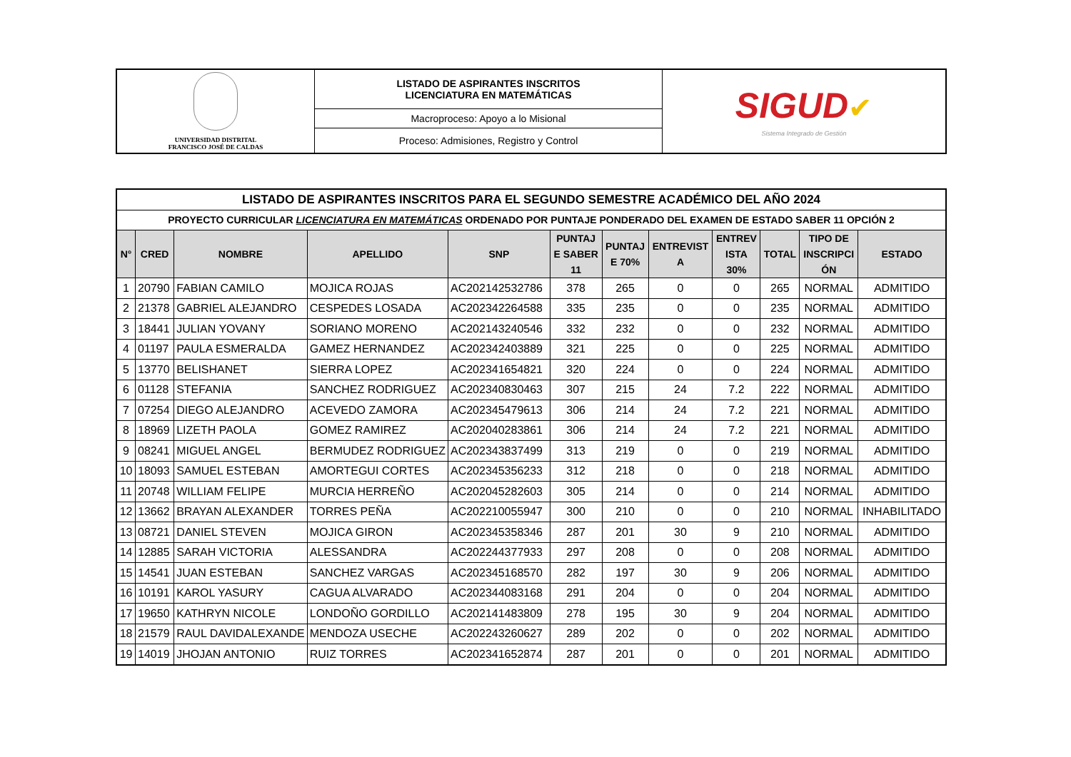| UNIVERSIDAD DISTRITAL FRANCISCO JOSÉ DE CALDAS | LISTADO DE ASPIRANTES INSCRITOS LICENCIATURA EN MATEMÁTICAS | SIGUD ✔ Sistema Integrado de Gestión |
| | Macroproceso: Apoyo a lo Misional | |
| | Proceso: Admisiones, Registro y Control | |
| LISTADO DE ASPIRANTES INSCRITOS PARA EL SEGUNDO SEMESTRE ACADÉMICO DEL AÑO 2024 | | | | | | | | | | | |
| PROYECTO CURRICULAR LICENCIATURA EN MATEMÁTICAS ORDENADO POR PUNTAJE PONDERADO DEL EXAMEN DE ESTADO SABER 11 OPCIÓN 2 | | | | | | | | | | | |
| N° | CRED | NOMBRE | APELLIDO | SNP | PUNTAJ E SABER 11 | PUNTAJ E 70% | ENTREVIST A | ENTREV ISTA 30% | TOTAL | TIPO DE INSCRIPCI ÓN | ESTADO |
| 1 | 20790 | FABIAN CAMILO | MOJICA ROJAS | AC202142532786 | 378 | 265 | 0 | 0 | 265 | NORMAL | ADMITIDO |
| 2 | 21378 | GABRIEL ALEJANDRO | CESPEDES LOSADA | AC202342264588 | 335 | 235 | 0 | 0 | 235 | NORMAL | ADMITIDO |
| 3 | 18441 | JULIAN YOVANY | SORIANO MORENO | AC202143240546 | 332 | 232 | 0 | 0 | 232 | NORMAL | ADMITIDO |
| 4 | 01197 | PAULA ESMERALDA | GAMEZ HERNANDEZ | AC202342403889 | 321 | 225 | 0 | 0 | 225 | NORMAL | ADMITIDO |
| 5 | 13770 | BELISHANET | SIERRA LOPEZ | AC202341654821 | 320 | 224 | 0 | 0 | 224 | NORMAL | ADMITIDO |
| 6 | 01128 | STEFANIA | SANCHEZ RODRIGUEZ | AC202340830463 | 307 | 215 | 24 | 7.2 | 222 | NORMAL | ADMITIDO |
| 7 | 07254 | DIEGO ALEJANDRO | ACEVEDO ZAMORA | AC202345479613 | 306 | 214 | 24 | 7.2 | 221 | NORMAL | ADMITIDO |
| 8 | 18969 | LIZETH PAOLA | GOMEZ RAMIREZ | AC202040283861 | 306 | 214 | 24 | 7.2 | 221 | NORMAL | ADMITIDO |
| 9 | 08241 | MIGUEL ANGEL | BERMUDEZ RODRIGUEZ | AC202343837499 | 313 | 219 | 0 | 0 | 219 | NORMAL | ADMITIDO |
| 10 | 18093 | SAMUEL ESTEBAN | AMORTEGUI CORTES | AC202345356233 | 312 | 218 | 0 | 0 | 218 | NORMAL | ADMITIDO |
| 11 | 20748 | WILLIAM FELIPE | MURCIA HERREÑO | AC202045282603 | 305 | 214 | 0 | 0 | 214 | NORMAL | ADMITIDO |
| 12 | 13662 | BRAYAN ALEXANDER | TORRES PEÑA | AC202210055947 | 300 | 210 | 0 | 0 | 210 | NORMAL | INHABILITADO |
| 13 | 08721 | DANIEL STEVEN | MOJICA GIRON | AC202345358346 | 287 | 201 | 30 | 9 | 210 | NORMAL | ADMITIDO |
| 14 | 12885 | SARAH VICTORIA | ALESSANDRA | AC202244377933 | 297 | 208 | 0 | 0 | 208 | NORMAL | ADMITIDO |
| 15 | 14541 | JUAN ESTEBAN | SANCHEZ VARGAS | AC202345168570 | 282 | 197 | 30 | 9 | 206 | NORMAL | ADMITIDO |
| 16 | 10191 | KAROL YASURY | CAGUA ALVARADO | AC202344083168 | 291 | 204 | 0 | 0 | 204 | NORMAL | ADMITIDO |
| 17 | 19650 | KATHRYN NICOLE | LONDOÑO GORDILLO | AC202141483809 | 278 | 195 | 30 | 9 | 204 | NORMAL | ADMITIDO |
| 18 | 21579 | RAUL DAVIDALEXANDE | MENDOZA USECHE | AC202243260627 | 289 | 202 | 0 | 0 | 202 | NORMAL | ADMITIDO |
| 19 | 14019 | JHOJAN ANTONIO | RUIZ TORRES | AC202341652874 | 287 | 201 | 0 | 0 | 201 | NORMAL | ADMITIDO |